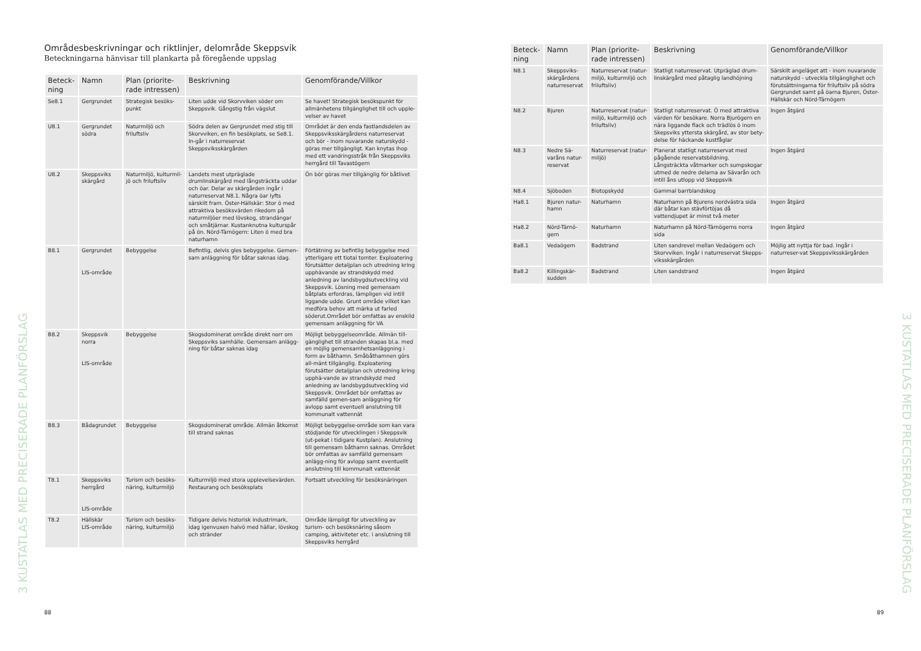Områdesbeskrivningar och riktlinjer, delområde Skeppsvik
Beteckningarna hänvisar till plankarta på föregående uppslag
| Beteck-ning | Namn | Plan (priorite-rade intressen) | Beskrivning | Genomförande/Villkor |
| --- | --- | --- | --- | --- |
| Se8.1 | Gergrundet | Strategisk besöks-punkt | Liten udde vid Skorvviken söder om Skeppsvik. Gångstig från vägslut | Se havet! Strategisk besökspunkt för allmänhetens tillgänglighet till och upple-velser av havet |
| U8.1 | Gergrundet södra | Naturmiljö och friluftsliv | Södra delen av Gergrundet med stig till Skorvviken, en fin besökplats, se Se8.1. In-går i naturreservat Skeppsviksskärgården | Området är den enda fastlandsdelen av Skeppsviksskärgårdens naturreservat och bör - inom nuvarande naturskydd - göras mer tillgängligt. Kan knytas ihop med ett vandringsstråk från Skeppsviks herrgård till Tavastögern |
| U8.2 | Skeppsviks skärgård | Naturmiljö, kulturmil-jö och friluftsliv | Landets mest utpräglade drumlinskärgård med långsträckta uddar och öar. Delar av skärgården ingår i naturreservat N8.1. Några öar lyfts särskilt fram. Öster-Hällskär: Stor ö med attraktiva besöksvärden rikedom på naturmiljöer med lövskog, strandängar och småtjärnar. Kustanknutna kulturspår på ön. Nörd-Tärnögern: Liten ö med bra naturhamn | Ön bör göras mer tillgänglig för båtlivet |
| B8.1 | Gergrundet LIS-område | Bebyggelse | Befintlig, delvis gles bebyggelse. Gemen-sam anläggning för båtar saknas idag. | Förtätning av befintlig bebyggelse med ytterligare ett tiotal tomter. Exploatering förutsätter detaljplan och utredning kring upphävande av strandskydd med anledning av landsbygdsutveckling vid Skeppsvik. Lösning med gemensam båtplats erfordras, lämpligen vid intill liggande udde. Grunt område vilket kan medföra behov att märka ut farled söderut.Området bör omfattas av enskild gemensam anläggning för VA |
| B8.2 | Skeppsvik norra LIS-område | Bebyggelse | Skogsdominerat område direkt norr om Skeppsviks samhälle. Gemensam anlägg-ning för båtar saknas idag | Möjligt bebyggelseområde. Allmän till-gänglighet till stranden skapas bl.a. med en möjlig gemensamhetsanläggning i form av båthamn. Småbåthamnen görs all-mänt tillgänglig. Exploatering förutsätter detaljplan och utredning kring upphä-vande av strandskydd med anledning av landsbygdsutveckling vid Skeppsvik. Området bör omfattas av samfälld gemen-sam anläggning för avlopp samt eventuell anslutning till kommunalt vattennät |
| B8.3 | Bådagrundet | Bebyggelse | Skogsdominerat område. Allmän åtkomst till strand saknas | Möjligt bebyggelse-område som kan vara stödjande för utvecklingen i Skeppsvik (ut-pekat i tidigare Kustplan). Anslutning till gemensam båthamn saknas. Området bör omfattas av samfälld gemensam anlägg-ning för avlopp samt eventuellt anslutning till kommunalt vattennät |
| T8.1 | Skeppsviks herrgård LIS-område | Turism och besöks-näring, kulturmiljö | Kulturmiljö med stora upplevelsevärden. Restaurang och besöksplats | Fortsatt utveckling för besöksnäringen |
| T8.2 | Hällskär LIS-område | Turism och besöks-näring, kulturmiljö | Tidigare delvis historisk industrimark, idag igenvuxen halvö med hällar, lövskog och stränder | Område lämpligt för utveckling av turism- och besöksnäring såsom camping, aktiviteter etc. i anslutning till Skeppsviks herrgård |
3 KUSTATLAS MED PRECISERADE PLANFÖRSLAG
88
| Beteck-ning | Namn | Plan (priorite-rade intressen) | Beskrivning | Genomförande/Villkor |
| --- | --- | --- | --- | --- |
| N8.1 | Skeppsviks-skärgårdens naturreservat | Naturreservat (natur-miljö, kulturmiljö och friluftsliv) | Statligt naturreservat. Utpräglad drum-linskärgård med påtaglig landhöjning | Särskilt angeläget att - inom nuvarande naturskydd - utveckla tillgänglighet och förutsättningarna för friluftsliv på södra Gergrundet samt på öarna Bjuren, Öster-Hällskär och Nörd-Tärnögern |
| N8.2 | Bjuren | Naturreservat (natur-miljö, kulturmiljö och friluftsliv) | Statligt naturreservat. Ö med attraktiva värden för besökare. Norra Bjurögern en nära liggande flack och trädlös ö inom Skepsviks yttersta skärgård, av stor bety-delse för häckande kustfåglar | Ingen åtgärd |
| N8.3 | Nedre Sä-varåns natur-reservat | Naturreservat (natur-miljö) | Planerat statligt naturreservat med pågående reservatsbildning. Långsträckta våtmarker och sumpskogar utmed de nedre delarna av Sävarån och intill åns utlopp vid Skeppsvik | Ingen åtgärd |
| N8.4 | Sjöboden | Biotopskydd | Gammal barrblandskog | |
| Ha8.1 | Bjuren natur-hamn | Naturhamn | Naturhamn på Bjurens nordvästra sida där båtar kan stävförtöjas då vattendjupet är minst två meter | Ingen åtgärd |
| Ha8.2 | Nörd-Tärnö-gern | Naturhamn | Naturhamn på Nörd-Tärnögerns norra sida | Ingen åtgärd |
| Ba8.1 | Vedaögern | Badstrand | Liten sandrevel mellan Vedaögern och Skorvviken. Ingår i naturreservat Skepps-viksskärgården | Möjlig att nyttja för bad. Ingår i naturreser-vat Skeppsviksskärgården |
| Ba8.2 | Killingskär-sudden | Badstrand | Liten sandstrand | Ingen åtgärd |
3 KUSTATLAS MED PRECISERADE PLANFÖRSLAG
89